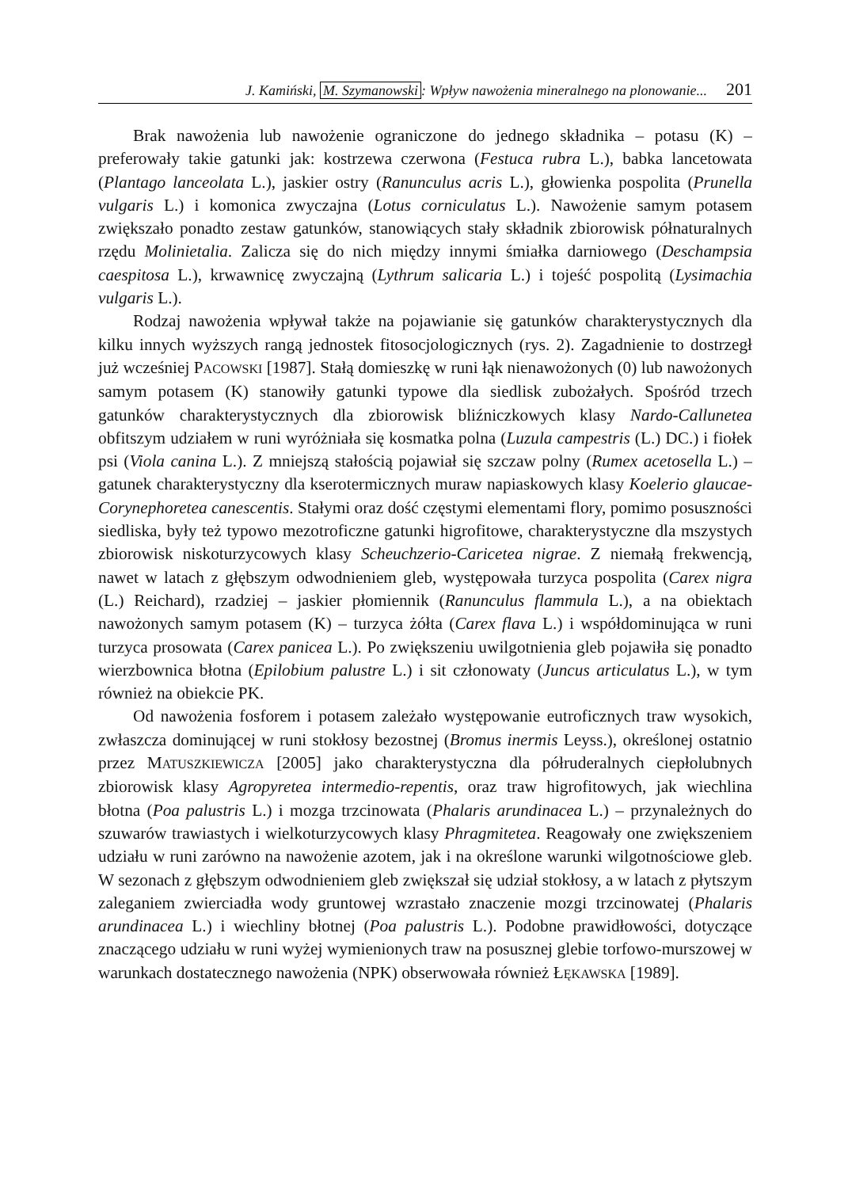J. Kamiński, M. Szymanowski: Wpływ nawożenia mineralnego na plonowanie... 201
Brak nawożenia lub nawożenie ograniczone do jednego składnika – potasu (K) – preferowały takie gatunki jak: kostrzewa czerwona (Festuca rubra L.), babka lancetowata (Plantago lanceolata L.), jaskier ostry (Ranunculus acris L.), głowienka pospolita (Prunella vulgaris L.) i komonica zwyczajna (Lotus corniculatus L.). Nawożenie samym potasem zwiększało ponadto zestaw gatunków, stanowiących stały składnik zbiorowisk półnaturalnych rzędu Molinietalia. Zalicza się do nich między innymi śmiałka darniowego (Deschampsia caespitosa L.), krwawnicę zwyczajną (Lythrum salicaria L.) i tojeść pospolitą (Lysimachia vulgaris L.).
Rodzaj nawożenia wpływał także na pojawianie się gatunków charakterystycznych dla kilku innych wyższych rangą jednostek fitosocjologicznych (rys. 2). Zagadnienie to dostrzegł już wcześniej PACOWSKI [1987]. Stałą domieszkę w runi łąk nienawożonych (0) lub nawożonych samym potasem (K) stanowiły gatunki typowe dla siedlisk zubożałych. Spośród trzech gatunków charakterystycznych dla zbiorowisk bliźniczkowych klasy Nardo-Callunetea obfitszym udziałem w runi wyróżniała się kosmatka polna (Luzula campestris (L.) DC.) i fiołek psi (Viola canina L.). Z mniejszą stałością pojawiał się szczaw polny (Rumex acetosella L.) – gatunek charakterystyczny dla kserotermicznych muraw napiaskowych klasy Koelerio glaucae-Corynephoretea canescentis. Stałymi oraz dość częstymi elementami flory, pomimo posuszności siedliska, były też typowo mezotroficzne gatunki higrofitowe, charakterystyczne dla mszystych zbiorowisk niskoturzycowych klasy Scheuchzerio-Caricetea nigrae. Z niemałą frekwencją, nawet w latach z głębszym odwodnieniem gleb, występowała turzyca pospolita (Carex nigra (L.) Reichard), rzadziej – jaskier płomiennik (Ranunculus flammula L.), a na obiektach nawożonych samym potasem (K) – turzyca żółta (Carex flava L.) i współdominująca w runi turzyca prosowata (Carex panicea L.). Po zwiększeniu uwilgotnienia gleb pojawiła się ponadto wierzbownica błotna (Epilobium palustre L.) i sit członowaty (Juncus articulatus L.), w tym również na obiekcie PK.
Od nawożenia fosforem i potasem zależało występowanie eutroficznych traw wysokich, zwłaszcza dominującej w runi stokłosy bezostnej (Bromus inermis Leyss.), określonej ostatnio przez MATUSZKIEWICZA [2005] jako charakterystyczna dla półruderalnych ciepłolubnych zbiorowisk klasy Agropyretea intermedio-repentis, oraz traw higrofitowych, jak wiechlina błotna (Poa palustris L.) i mozga trzcinowata (Phalaris arundinacea L.) – przynależnych do szuwarów trawiastych i wielkoturzycowych klasy Phragmitetea. Reagowały one zwiększeniem udziału w runi zarówno na nawożenie azotem, jak i na określone warunki wilgotnościowe gleb. W sezonach z głębszym odwodnieniem gleb zwiększał się udział stokłosy, a w latach z płytszym zaleganiem zwierciadła wody gruntowej wzrastało znaczenie mozgi trzcinowatej (Phalaris arundinacea L.) i wiechliny błotnej (Poa palustris L.). Podobne prawidłowości, dotyczące znaczącego udziału w runi wyżej wymienionych traw na posusznej glebie torfowo-murszowej w warunkach dostatecznego nawożenia (NPK) obserwowała również ŁĘKAWSKA [1989].